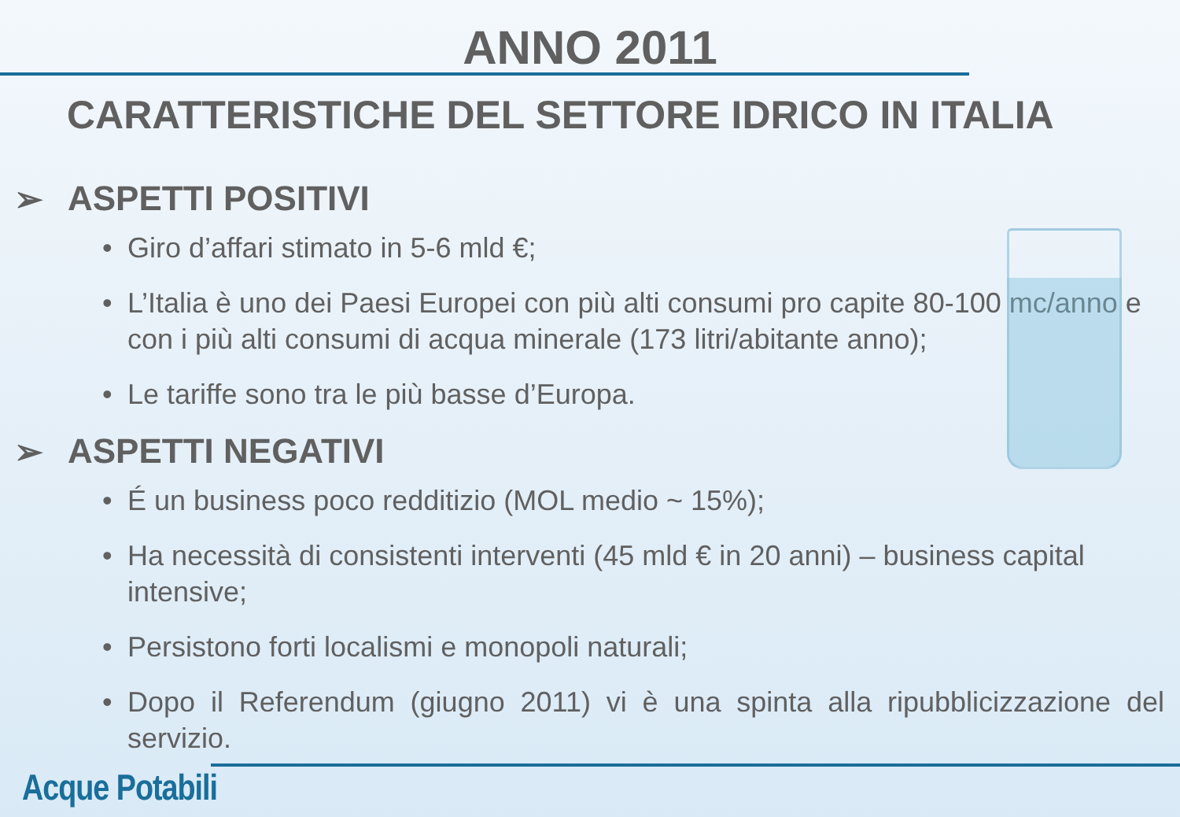ANNO 2011
CARATTERISTICHE DEL SETTORE IDRICO IN ITALIA
➢ ASPETTI POSITIVI
• Giro d’affari stimato in 5-6 mld €;
• L’Italia è uno dei Paesi Europei con più alti consumi pro capite 80-100 mc/anno e con i più alti consumi di acqua minerale (173 litri/abitante anno);
• Le tariffe sono tra le più basse d’Europa.
➢ ASPETTI NEGATIVI
• É un business poco redditizio (MOL medio ~ 15%);
• Ha necessità di consistenti interventi (45 mld € in 20 anni) – business capital intensive;
• Persistono forti localismi e monopoli naturali;
• Dopo il Referendum (giugno 2011) vi è una spinta alla ripubblicizzazione del servizio.
Acque Potabili